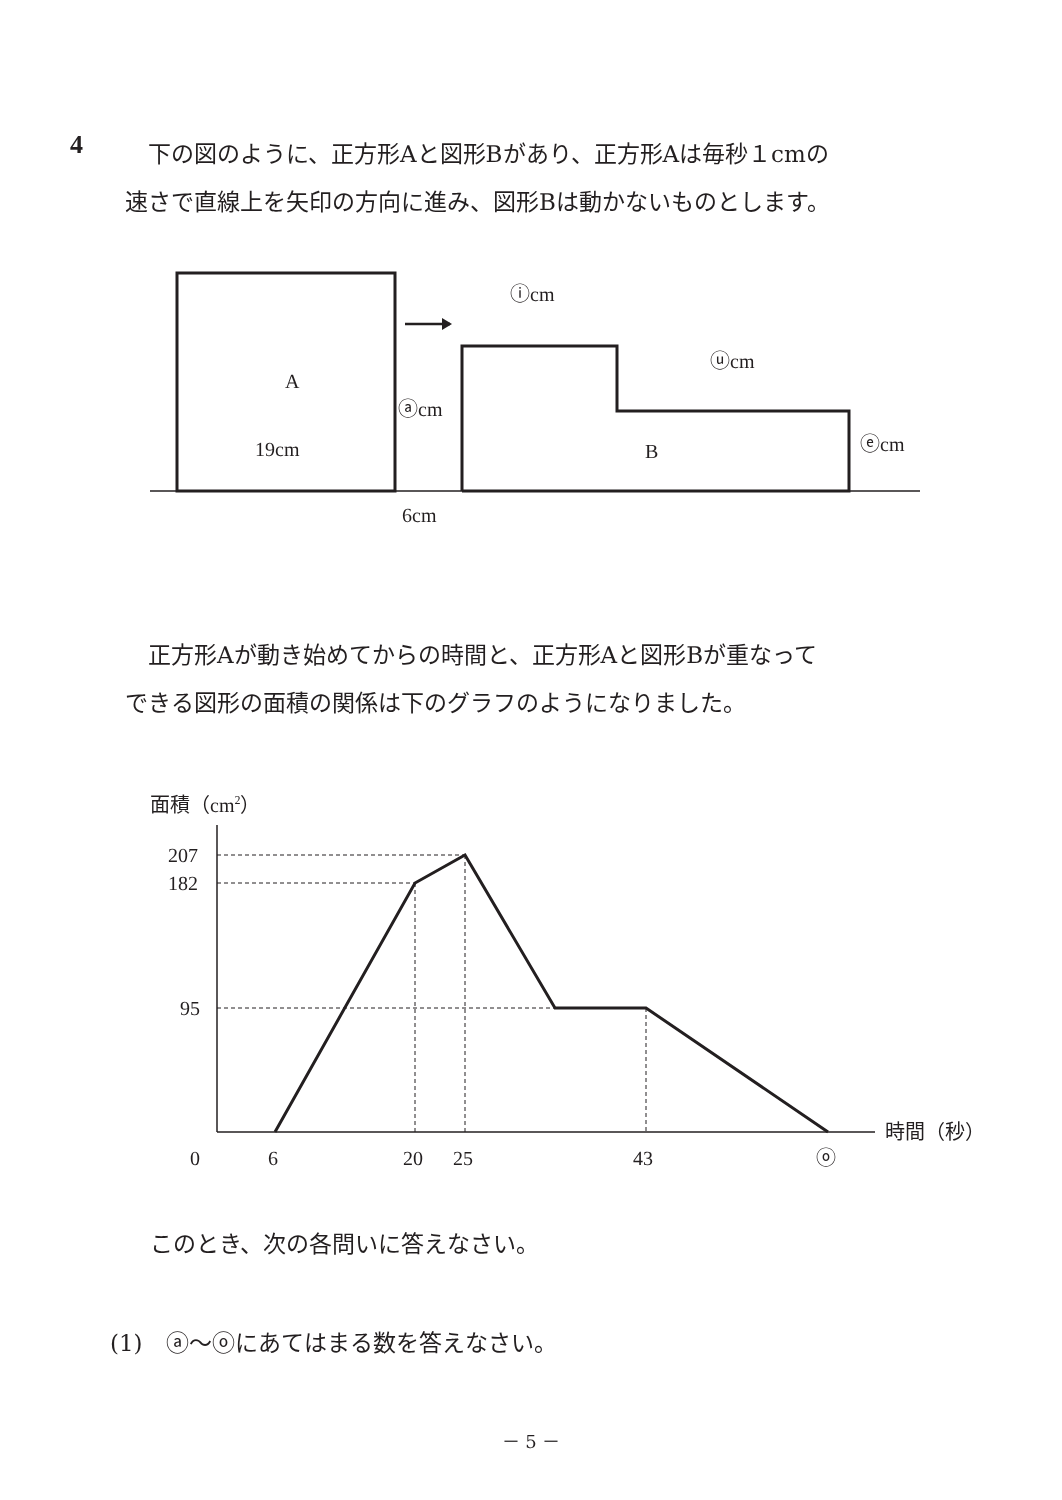4
　下の図のように、正方形Aと図形Bがあり、正方形Aは毎秒１cmの
速さで直線上を矢印の方向に進み、図形Bは動かないものとします。
A
B
19cm
ⓘcm
ⓤcm
ⓐcm
ⓔcm
6cm
　正方形Aが動き始めてからの時間と、正方形Aと図形Bが重なって
できる図形の面積の関係は下のグラフのようになりました。
面積（cm2）
207
182
95
0
6
20
25
43
ⓞ
時間（秒）
このとき、次の各問いに答えなさい。
(1)　ⓐ～ⓞにあてはまる数を答えなさい。
－ 5 －